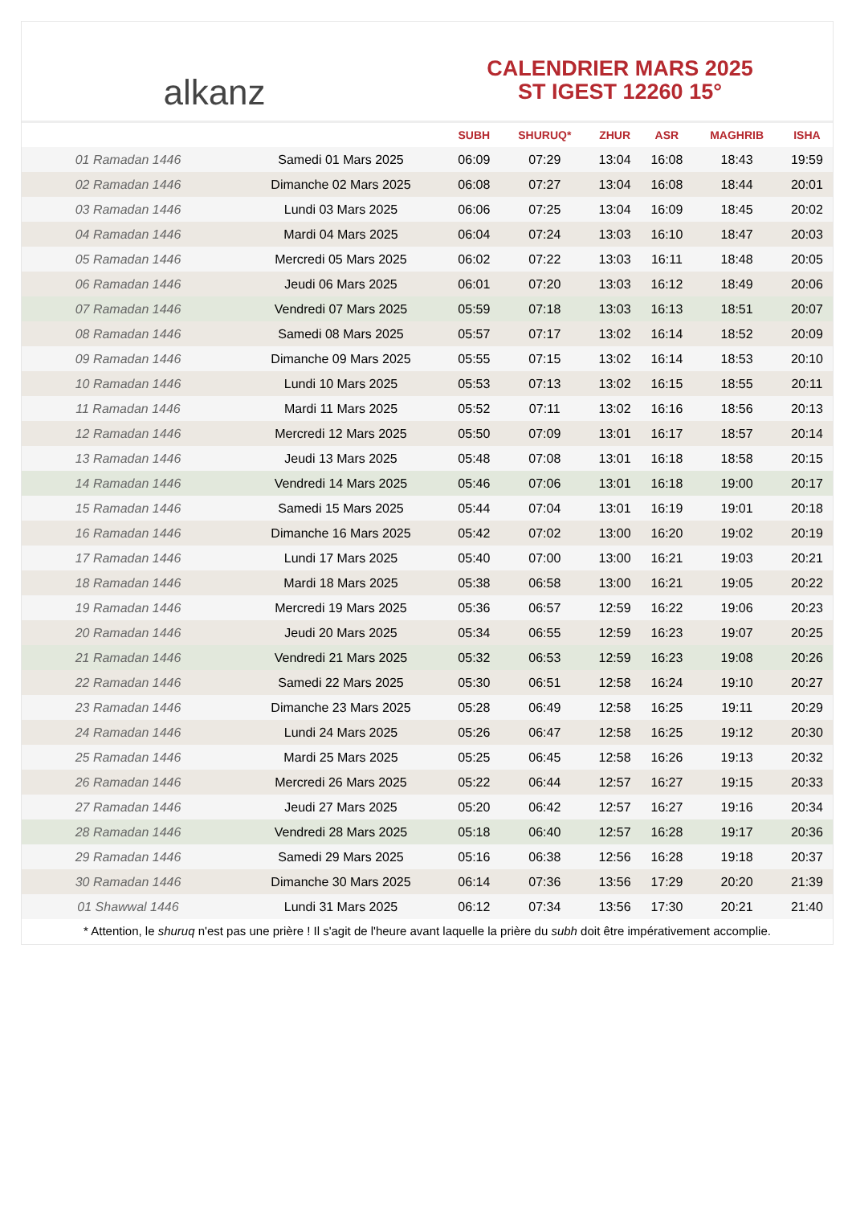alkanz
CALENDRIER MARS 2025
ST IGEST 12260 15°
| | | SUBH | SHURUQ* | ZHUR | ASR | MAGHRIB | ISHA |
| --- | --- | --- | --- | --- | --- | --- | --- |
| 01 Ramadan 1446 | Samedi 01 Mars 2025 | 06:09 | 07:29 | 13:04 | 16:08 | 18:43 | 19:59 |
| 02 Ramadan 1446 | Dimanche 02 Mars 2025 | 06:08 | 07:27 | 13:04 | 16:08 | 18:44 | 20:01 |
| 03 Ramadan 1446 | Lundi 03 Mars 2025 | 06:06 | 07:25 | 13:04 | 16:09 | 18:45 | 20:02 |
| 04 Ramadan 1446 | Mardi 04 Mars 2025 | 06:04 | 07:24 | 13:03 | 16:10 | 18:47 | 20:03 |
| 05 Ramadan 1446 | Mercredi 05 Mars 2025 | 06:02 | 07:22 | 13:03 | 16:11 | 18:48 | 20:05 |
| 06 Ramadan 1446 | Jeudi 06 Mars 2025 | 06:01 | 07:20 | 13:03 | 16:12 | 18:49 | 20:06 |
| 07 Ramadan 1446 | Vendredi 07 Mars 2025 | 05:59 | 07:18 | 13:03 | 16:13 | 18:51 | 20:07 |
| 08 Ramadan 1446 | Samedi 08 Mars 2025 | 05:57 | 07:17 | 13:02 | 16:14 | 18:52 | 20:09 |
| 09 Ramadan 1446 | Dimanche 09 Mars 2025 | 05:55 | 07:15 | 13:02 | 16:14 | 18:53 | 20:10 |
| 10 Ramadan 1446 | Lundi 10 Mars 2025 | 05:53 | 07:13 | 13:02 | 16:15 | 18:55 | 20:11 |
| 11 Ramadan 1446 | Mardi 11 Mars 2025 | 05:52 | 07:11 | 13:02 | 16:16 | 18:56 | 20:13 |
| 12 Ramadan 1446 | Mercredi 12 Mars 2025 | 05:50 | 07:09 | 13:01 | 16:17 | 18:57 | 20:14 |
| 13 Ramadan 1446 | Jeudi 13 Mars 2025 | 05:48 | 07:08 | 13:01 | 16:18 | 18:58 | 20:15 |
| 14 Ramadan 1446 | Vendredi 14 Mars 2025 | 05:46 | 07:06 | 13:01 | 16:18 | 19:00 | 20:17 |
| 15 Ramadan 1446 | Samedi 15 Mars 2025 | 05:44 | 07:04 | 13:01 | 16:19 | 19:01 | 20:18 |
| 16 Ramadan 1446 | Dimanche 16 Mars 2025 | 05:42 | 07:02 | 13:00 | 16:20 | 19:02 | 20:19 |
| 17 Ramadan 1446 | Lundi 17 Mars 2025 | 05:40 | 07:00 | 13:00 | 16:21 | 19:03 | 20:21 |
| 18 Ramadan 1446 | Mardi 18 Mars 2025 | 05:38 | 06:58 | 13:00 | 16:21 | 19:05 | 20:22 |
| 19 Ramadan 1446 | Mercredi 19 Mars 2025 | 05:36 | 06:57 | 12:59 | 16:22 | 19:06 | 20:23 |
| 20 Ramadan 1446 | Jeudi 20 Mars 2025 | 05:34 | 06:55 | 12:59 | 16:23 | 19:07 | 20:25 |
| 21 Ramadan 1446 | Vendredi 21 Mars 2025 | 05:32 | 06:53 | 12:59 | 16:23 | 19:08 | 20:26 |
| 22 Ramadan 1446 | Samedi 22 Mars 2025 | 05:30 | 06:51 | 12:58 | 16:24 | 19:10 | 20:27 |
| 23 Ramadan 1446 | Dimanche 23 Mars 2025 | 05:28 | 06:49 | 12:58 | 16:25 | 19:11 | 20:29 |
| 24 Ramadan 1446 | Lundi 24 Mars 2025 | 05:26 | 06:47 | 12:58 | 16:25 | 19:12 | 20:30 |
| 25 Ramadan 1446 | Mardi 25 Mars 2025 | 05:25 | 06:45 | 12:58 | 16:26 | 19:13 | 20:32 |
| 26 Ramadan 1446 | Mercredi 26 Mars 2025 | 05:22 | 06:44 | 12:57 | 16:27 | 19:15 | 20:33 |
| 27 Ramadan 1446 | Jeudi 27 Mars 2025 | 05:20 | 06:42 | 12:57 | 16:27 | 19:16 | 20:34 |
| 28 Ramadan 1446 | Vendredi 28 Mars 2025 | 05:18 | 06:40 | 12:57 | 16:28 | 19:17 | 20:36 |
| 29 Ramadan 1446 | Samedi 29 Mars 2025 | 05:16 | 06:38 | 12:56 | 16:28 | 19:18 | 20:37 |
| 30 Ramadan 1446 | Dimanche 30 Mars 2025 | 06:14 | 07:36 | 13:56 | 17:29 | 20:20 | 21:39 |
| 01 Shawwal 1446 | Lundi 31 Mars 2025 | 06:12 | 07:34 | 13:56 | 17:30 | 20:21 | 21:40 |
* Attention, le shuruq n'est pas une prière ! Il s'agit de l'heure avant laquelle la prière du subh doit être impérativement accomplie.